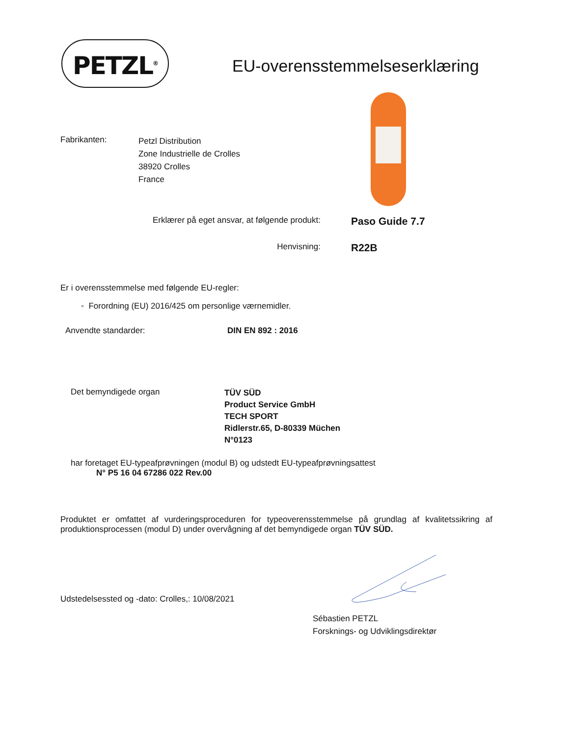PETZL<sup>®</sup> EU-overensstemmelseserklæring
Fabrikanten:
Petzl Distribution
Zone Industrielle de Crolles
38920 Crolles
France
Erklærer på eget ansvar, at følgende produkt:
Paso Guide 7.7
Henvisning:
R22B
Er i overensstemmelse med følgende EU-regler:
◦ Forordning (EU) 2016/425 om personlige værnemidler.
Anvendte standarder: DIN EN 892 : 2016
Det bemyndigede organ
TÜV SÜD
Product Service GmbH
TECH SPORT
Ridlerstr.65, D-80339 Müchen
N°0123
har foretaget EU-typeafprøvningen (modul B) og udstedt EU-typeafprøvningsattest
N° P5 16 04 67286 022 Rev.00
Produktet er omfattet af vurderingsproceduren for typeoverensstemmelse på grundlag af kvalitetssikring af produktionsprocessen (modul D) under overvågning af det bemyndigede organ TÜV SÜD.
Udstedelsessted og -dato: Crolles,: 10/08/2021
Sébastien PETZL
Forsknings- og Udviklingsdirektør